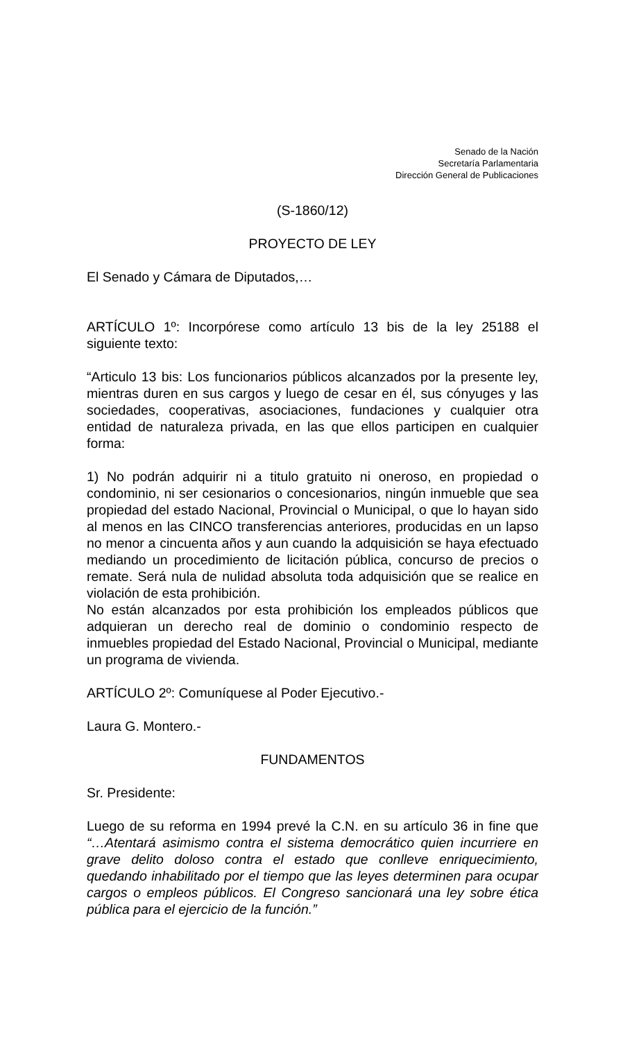Senado de la Nación
Secretaría Parlamentaria
Dirección General de Publicaciones
(S-1860/12)
PROYECTO DE LEY
El Senado y Cámara de Diputados,…
ARTÍCULO 1º: Incorpórese como artículo 13 bis de la ley 25188 el siguiente texto:
“Articulo 13 bis: Los funcionarios públicos alcanzados por la presente ley, mientras duren en sus cargos y luego de cesar en él, sus cónyuges y las sociedades, cooperativas, asociaciones, fundaciones y cualquier otra entidad de naturaleza privada, en las que ellos participen en cualquier forma:
1) No podrán adquirir ni a titulo gratuito ni oneroso, en propiedad o condominio, ni ser cesionarios o concesionarios, ningún inmueble que sea propiedad del estado Nacional, Provincial o Municipal, o que lo hayan sido al menos en las CINCO transferencias anteriores, producidas en un lapso no menor a cincuenta años y aun cuando la adquisición se haya efectuado mediando un procedimiento de licitación pública, concurso de precios o remate. Será nula de nulidad absoluta toda adquisición que se realice en violación de esta prohibición.
No están alcanzados por esta prohibición los empleados públicos que adquieran un derecho real de dominio o condominio respecto de inmuebles propiedad del Estado Nacional, Provincial o Municipal, mediante un programa de vivienda.
ARTÍCULO 2º: Comuníquese al Poder Ejecutivo.-
Laura G. Montero.-
FUNDAMENTOS
Sr. Presidente:
Luego de su reforma en 1994 prevé la C.N. en su artículo 36 in fine que “…Atentará asimismo contra el sistema democrático quien incurriere en grave delito doloso contra el estado que conlleve enriquecimiento, quedando inhabilitado por el tiempo que las leyes determinen para ocupar cargos o empleos públicos. El Congreso sancionará una ley sobre ética pública para el ejercicio de la función.”